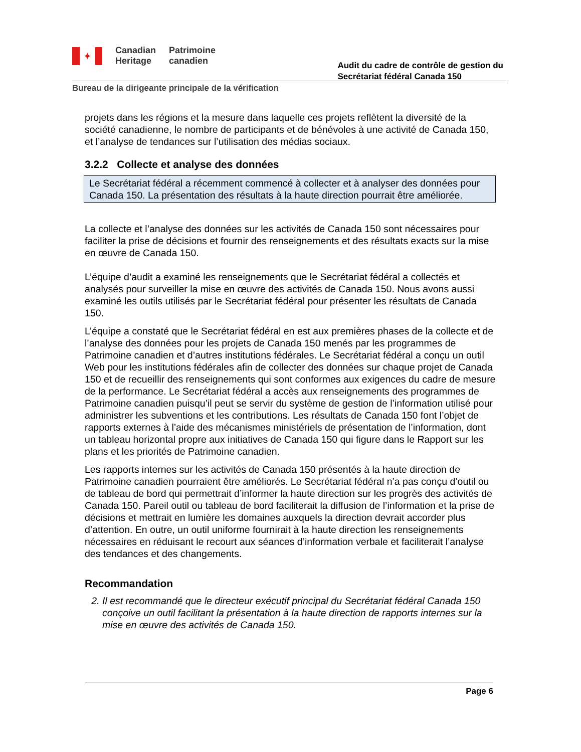✦
Canadian
Heritage
Patrimoine
canadien
Audit du cadre de contrôle de gestion du
Secrétariat fédéral Canada 150
Bureau de la dirigeante principale de la vérification
projets dans les régions et la mesure dans laquelle ces projets reflètent la diversité de la société canadienne, le nombre de participants et de bénévoles à une activité de Canada 150, et l’analyse de tendances sur l’utilisation des médias sociaux.
3.2.2 Collecte et analyse des données
Le Secrétariat fédéral a récemment commencé à collecter et à analyser des données pour Canada 150. La présentation des résultats à la haute direction pourrait être améliorée.
La collecte et l’analyse des données sur les activités de Canada 150 sont nécessaires pour faciliter la prise de décisions et fournir des renseignements et des résultats exacts sur la mise en œuvre de Canada 150.
L’équipe d’audit a examiné les renseignements que le Secrétariat fédéral a collectés et analysés pour surveiller la mise en œuvre des activités de Canada 150. Nous avons aussi examiné les outils utilisés par le Secrétariat fédéral pour présenter les résultats de Canada 150.
L’équipe a constaté que le Secrétariat fédéral en est aux premières phases de la collecte et de l’analyse des données pour les projets de Canada 150 menés par les programmes de Patrimoine canadien et d’autres institutions fédérales. Le Secrétariat fédéral a conçu un outil Web pour les institutions fédérales afin de collecter des données sur chaque projet de Canada 150 et de recueillir des renseignements qui sont conformes aux exigences du cadre de mesure de la performance. Le Secrétariat fédéral a accès aux renseignements des programmes de Patrimoine canadien puisqu’il peut se servir du système de gestion de l’information utilisé pour administrer les subventions et les contributions. Les résultats de Canada 150 font l’objet de rapports externes à l’aide des mécanismes ministériels de présentation de l’information, dont un tableau horizontal propre aux initiatives de Canada 150 qui figure dans le Rapport sur les plans et les priorités de Patrimoine canadien.
Les rapports internes sur les activités de Canada 150 présentés à la haute direction de Patrimoine canadien pourraient être améliorés. Le Secrétariat fédéral n’a pas conçu d’outil ou de tableau de bord qui permettrait d’informer la haute direction sur les progrès des activités de Canada 150. Pareil outil ou tableau de bord faciliterait la diffusion de l’information et la prise de décisions et mettrait en lumière les domaines auxquels la direction devrait accorder plus d’attention. En outre, un outil uniforme fournirait à la haute direction les renseignements nécessaires en réduisant le recourt aux séances d’information verbale et faciliterait l’analyse des tendances et des changements.
Recommandation
2. Il est recommandé que le directeur exécutif principal du Secrétariat fédéral Canada 150 conçoive un outil facilitant la présentation à la haute direction de rapports internes sur la mise en œuvre des activités de Canada 150.
Page 6